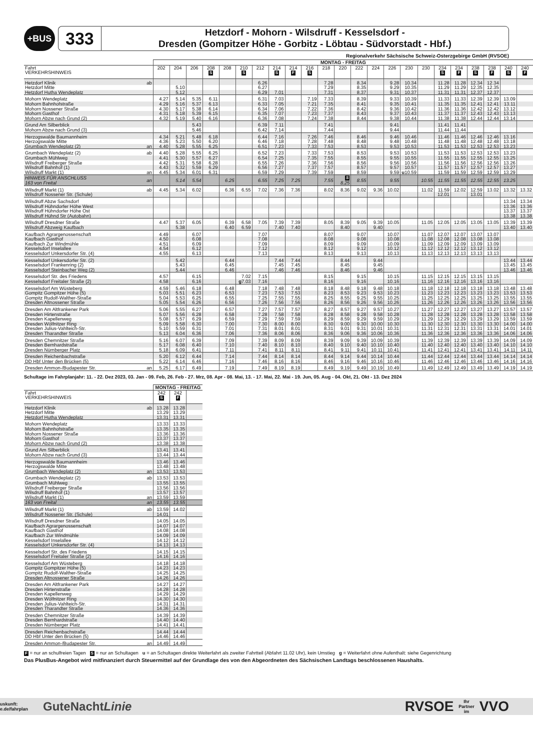+BUS
333
Hetzdorf - Mohorn - Wilsdruff - Kesselsdorf -
Dresden (Gompitzer Höhe - Gorbitz - Löbtau - Südvorstadt - Hbf.)
Regionalverkehr Sächsische Schweiz-Osterzgebirge GmbH (RVSOE)
| | | MONTAG - FREITAG | | | | | | | | | | | | | | | | | | | | | | |
| Fahrt VERKEHRSHINWEIS | | 202 | 204 | 206 | 208 S | 208 | 210 S | 212 | 214 S | 214 F | 216 S | 218 | 220 | 222 | 224 | 226 | 230 | 230 | 234 S | 234 F | 238 S | 238 F | 240 S | 240 F |
| Hetzdorf Klinik | ab | | | | | | | 6.26 | | | | 7.28 | | 8.34 | | 9.28 | 10.34 | | 11.28 | 11.28 | 12.34 | 12.34 | | |
| Hetzdorf Mitte | | | 5.10 | | | | | 6.27 | | | | 7.29 | | 8.35 | | 9.29 | 10.35 | | 11.29 | 11.29 | 12.35 | 12.35 | | |
| Hetzdorf Hutha Wendeplatz | | | 5.12 | | | | | 6.29 | 7.01 | | | 7.31 | | 8.37 | | 9.31 | 10.37 | | 11.31 | 11.31 | 12.37 | 12.37 | | |
| Mohorn Wendeplatz | | 4.27 | 5.14 | 5.35 | 6.11 | | | 6.31 | 7.03 | | 7.19 | 7.33 | | 8.39 | | 9.33 | 10.39 | | 11.33 | 11.33 | 12.39 | 12.39 | 13.09 | |
| Mohorn Bahnhofstraße | | 4.29 | 5.16 | 5.37 | 6.13 | | | 6.33 | 7.05 | | 7.21 | 7.35 | | 8.41 | | 9.35 | 10.41 | | 11.35 | 11.35 | 12.41 | 12.41 | 13.11 | |
| Mohorn Nossener Straße | | 4.30 | 5.17 | 5.38 | 6.14 | | | 6.34 | 7.06 | | 7.22 | 7.36 | | 8.42 | | 9.36 | 10.42 | | 11.36 | 11.36 | 12.42 | 12.42 | 13.12 | |
| Mohorn Gasthof | | 4.31 | 5.18 | 5.39 | 6.15 | | | 6.35 | 7.07 | | 7.23 | 7.37 | | 8.43 | | 9.37 | 10.43 | | 11.37 | 11.37 | 12.43 | 12.43 | 13.13 | |
| Mohorn Abzw nach Grund (2) | | 4.32 | 5.19 | 5.40 | 6.16 | | | 6.36 | 7.08 | | 7.24 | 7.38 | | 8.44 | | 9.38 | 10.44 | | 11.38 | 11.38 | 12.44 | 12.44 | 13.14 | |
| Grund Am Silberblick | | | | 5.43 | | | | 6.39 | 7.11 | | | 7.41 | | | | 9.41 | | | 11.41 | 11.41 | | | | |
| Mohorn Abzw nach Grund (3) | | | | 5.46 | | | | 6.42 | 7.14 | | | 7.44 | | | | 9.44 | | | 11.44 | 11.44 | | | | |
| Herzogswalde Baumannheim | | 4.34 | 5.21 | 5.48 | 6.18 | | | 6.44 | 7.16 | | 7.26 | 7.46 | | 8.46 | | 9.46 | 10.46 | | 11.46 | 11.46 | 12.46 | 12.46 | 13.16 | |
| Herzogswalde Mitte | | 4.36 | 5.23 | 5.50 | 6.20 | | | 6.46 | 7.18 | | 7.28 | 7.48 | | 8.48 | | 9.48 | 10.48 | | 11.48 | 11.48 | 12.48 | 12.48 | 13.18 | |
| Grumbach Wendeplatz (2) | an | 4.40 | 5.28 | 5.55 | 6.25 | | | 6.51 | 7.23 | | 7.33 | 7.53 | | 8.53 | | 9.53 | 10.53 | | 11.53 | 11.53 | 12.53 | 12.53 | 13.23 | |
| Grumbach Wendeplatz (2) | ab | 4.40 | 5.28 | 5.55 | 6.25 | | | 6.52 | 7.23 | | 7.33 | 7.53 | | 8.53 | | 9.53 | 10.53 | | 11.53 | 11.53 | 12.53 | 12.53 | 13.23 | |
| Grumbach Mühlweg | | 4.41 | 5.30 | 5.57 | 6.27 | | | 6.54 | 7.25 | | 7.35 | 7.55 | | 8.55 | | 9.55 | 10.55 | | 11.55 | 11.55 | 12.55 | 12.55 | 13.25 | |
| Wilsdruff Freiberger Straße | | 4.42 | 5.31 | 5.58 | 6.28 | | | 6.55 | 7.26 | | 7.36 | 7.56 | | 8.56 | | 9.56 | 10.56 | | 11.56 | 11.56 | 12.56 | 12.56 | 13.26 | |
| Wilsdruff Bahnhof (1) | | 4.43 | 5.32 | 5.59 | 6.29 | | | 6.56 | 7.27 | | 7.37 | 7.57 | | 8.57 | | 9.57 | 10.57 | | 11.57 | 11.57 | 12.57 | 12.57 | 13.27 | |
| Wilsdruff Markt (1) | an | 4.45 | 5.34 | 6.01 | 6.31 | | | 6.59 | 7.29 | | 7.39 | 7.59 | | 8.59 | | 9.59 | u 10.59 | | 11.59 | 11.59 | 12.59 | 12.59 | 13.29 | |
| HINWEIS FÜR ANSCHLUSS 163 von Freital | an | | 5.14 | 5.54 | | 6.25 | | 6.55 | 7.25 | 7.25 | | 7.55 | S 8.25 | 8.55 | | 9.55 | | 10.55 | 11.55 | 11.55 | 12.55 | 12.55 | 13.25 | |
| Wilsdruff Markt (1) | ab | 4.45 | 5.34 | 6.02 | | 6.36 | 6.55 | 7.02 | 7.36 | 7.36 | | 8.02 | 8.36 | 9.02 | 9.36 | 10.02 | | 11.02 | 11.59 | 12.02 | 12.59 | 13.02 | 13.32 | 13.32 |
| Wilsdruff Nossener Str. (Schule) | | | | | | | | | | | | | | | | | | | 12.01 | | 13.01 | | | |
| Wilsdruff Abzw Sachsdorf | | | | | | | | | | | | | | | | | | | | | | | 13.34 | 13.34 |
| Wilsdruff Hühndorfer Höhe West | | | | | | | | | | | | | | | | | | | | | | | 13.36 | 13.36 |
| Wilsdruff Hühndorfer Höhe Ost | | | | | | | | | | | | | | | | | | | | | | | 13.37 | 13.37 |
| Wilsdruff Hühnd Str (Autobahn) | | | | | | | | | | | | | | | | | | | | | | | 13.38 | 13.38 |
| Wilsdruff Dresdner Straße | | 4.47 | 5.37 | 6.05 | | 6.39 | 6.58 | 7.05 | 7.39 | 7.39 | | 8.05 | 8.39 | 9.05 | 9.39 | 10.05 | | 11.05 | 12.05 | 12.05 | 13.05 | 13.05 | 13.39 | 13.39 |
| Wilsdruff Abzweig Kaufbach | | | 5.38 | | | 6.40 | 6.59 | | 7.40 | 7.40 | | | 8.40 | | 9.40 | | | | | | | | 13.40 | 13.40 |
| Kaufbach Agrargenossenschaft | | 4.49 | | 6.07 | | | | 7.07 | | | | 8.07 | | 9.07 | | 10.07 | | 11.07 | 12.07 | 12.07 | 13.07 | 13.07 | | |
| Kaufbach Gasthof | | 4.50 | | 6.08 | | | | 7.08 | | | | 8.08 | | 9.08 | | 10.08 | | 11.08 | 12.08 | 12.08 | 13.08 | 13.08 | | |
| Kaufbach Zur Windmühle | | 4.51 | | 6.09 | | | | 7.09 | | | | 8.09 | | 9.09 | | 10.09 | | 11.09 | 12.09 | 12.09 | 13.09 | 13.09 | | |
| Kesselsdorf Inselallee | | 4.54 | | 6.12 | | | | 7.12 | | | | 8.12 | | 9.12 | | 10.12 | | 11.12 | 12.12 | 12.12 | 13.12 | 13.12 | | |
| Kesselsdorf Unkersdorfer Str. (4) | | 4.55 | | 6.13 | | | | 7.13 | | | | 8.13 | | 9.13 | | 10.13 | | 11.13 | 12.13 | 12.13 | 13.13 | 13.13 | | |
| Kesselsdorf Unkersdorfer Str. (2) | | | 5.42 | | | 6.44 | | | 7.44 | 7.44 | | | 8.44 | | 9.44 | | | | | | | | 13.44 | 13.44 |
| Kesselsdorf Frankenring (2) | | | 5.43 | | | 6.45 | | | 7.45 | 7.45 | | | 8.45 | | 9.45 | | | | | | | | 13.45 | 13.45 |
| Kesselsdorf Steinbacher Weg (2) | | | 5.44 | | | 6.46 | | | 7.46 | 7.46 | | | 8.46 | | 9.46 | | | | | | | | 13.46 | 13.46 |
| Kesselsdorf Str. des Friedens | | 4.57 | | 6.15 | | | 7.02 | 7.15 | | | | 8.15 | | 9.15 | | 10.15 | | 11.15 | 12.15 | 12.15 | 13.15 | 13.15 | | |
| Kesselsdorf Freitaler Straße (2) | | 4.58 | | 6.16 | | | g 7.03 | 7.16 | | | | 8.16 | | 9.16 | | 10.16 | | 11.16 | 12.16 | 12.16 | 13.16 | 13.16 | | |
| Kesselsdorf Am Wüsteberg | | 4.59 | 5.46 | 6.18 | | 6.48 | | 7.18 | 7.48 | 7.48 | | 8.18 | 8.48 | 9.18 | 9.48 | 10.18 | | 11.18 | 12.18 | 12.18 | 13.18 | 13.18 | 13.48 | 13.48 |
| Gompitz Gompitzer Höhe (5) | | 5.03 | 5.51 | 6.23 | | 6.53 | | 7.23 | 7.53 | 7.53 | | 8.23 | 8.53 | 9.23 | 9.53 | 10.23 | | 11.23 | 12.23 | 12.23 | 13.23 | 13.23 | 13.53 | 13.53 |
| Gompitz Rudolf-Walther-Straße | | 5.04 | 5.53 | 6.25 | | 6.55 | | 7.25 | 7.55 | 7.55 | | 8.25 | 8.55 | 9.25 | 9.55 | 10.25 | | 11.25 | 12.25 | 12.25 | 13.25 | 13.25 | 13.55 | 13.55 |
| Dresden Altnossener Straße | | 5.05 | 5.54 | 6.26 | | 6.56 | | 7.26 | 7.56 | 7.56 | | 8.26 | 8.56 | 9.26 | 9.56 | 10.26 | | 11.26 | 12.26 | 12.26 | 13.26 | 13.26 | 13.56 | 13.56 |
| Dresden Am Altfrankener Park | | 5.06 | 5.55 | 6.27 | | 6.57 | | 7.27 | 7.57 | 7.57 | | 8.27 | 8.57 | 9.27 | 9.57 | 10.27 | | 11.27 | 12.27 | 12.27 | 13.27 | 13.27 | 13.57 | 13.57 |
| Dresden Hirtenstraße | | 5.07 | 5.56 | 6.28 | | 6.58 | | 7.28 | 7.58 | 7.58 | | 8.28 | 8.58 | 9.28 | 9.58 | 10.28 | | 11.28 | 12.28 | 12.28 | 13.28 | 13.28 | 13.58 | 13.58 |
| Dresden Kapellenweg | | 5.08 | 5.57 | 6.29 | | 6.59 | | 7.29 | 7.59 | 7.59 | | 8.29 | 8.59 | 9.29 | 9.59 | 10.29 | | 11.29 | 12.29 | 12.29 | 13.29 | 13.29 | 13.59 | 13.59 |
| Dresden Wölfnitzer Ring | | 5.09 | 5.58 | 6.30 | | 7.00 | | 7.30 | 8.00 | 8.00 | | 8.30 | 9.00 | 9.30 | 10.00 | 10.30 | | 11.30 | 12.30 | 12.30 | 13.30 | 13.30 | 14.00 | 14.00 |
| Dresden Julius-Vahlteich-Str. | | 5.10 | 5.59 | 6.31 | | 7.01 | | 7.31 | 8.01 | 8.01 | | 8.31 | 9.01 | 9.31 | 10.01 | 10.31 | | 11.31 | 12.31 | 12.31 | 13.31 | 13.31 | 14.01 | 14.01 |
| Dresden Tharandter Straße | | 5.13 | 6.04 | 6.36 | | 7.06 | | 7.36 | 8.06 | 8.06 | | 8.36 | 9.06 | 9.36 | 10.06 | 10.36 | | 11.36 | 12.36 | 12.36 | 13.36 | 13.36 | 14.06 | 14.06 |
| Dresden Chemnitzer Straße | | 5.16 | 6.07 | 6.39 | | 7.09 | | 7.39 | 8.09 | 8.09 | | 8.39 | 9.09 | 9.39 | 10.09 | 10.39 | | 11.39 | 12.39 | 12.39 | 13.39 | 13.39 | 14.09 | 14.09 |
| Dresden Bernhardstraße | | 5.17 | 6.08 | 6.40 | | 7.10 | | 7.40 | 8.10 | 8.10 | | 8.40 | 9.10 | 9.40 | 10.10 | 10.40 | | 11.40 | 12.40 | 12.40 | 13.40 | 13.40 | 14.10 | 14.10 |
| Dresden Nürnberger Platz | | 5.18 | 6.09 | 6.41 | | 7.11 | | 7.41 | 8.11 | 8.11 | | 8.41 | 9.11 | 9.41 | 10.11 | 10.41 | | 11.41 | 12.41 | 12.41 | 13.41 | 13.41 | 14.11 | 14.11 |
| Dresden Reichenbachstraße | | 5.20 | 6.12 | 6.44 | | 7.14 | | 7.44 | 8.14 | 8.14 | | 8.44 | 9.14 | 9.44 | 10.14 | 10.44 | | 11.44 | 12.44 | 12.44 | 13.44 | 13.44 | 14.14 | 14.14 |
| DD Hbf Unter den Brücken (5) | | 5.22 | 6.14 | 6.46 | | 7.16 | | 7.46 | 8.16 | 8.16 | | 8.46 | 9.16 | 9.46 | 10.16 | 10.46 | | 11.46 | 12.46 | 12.46 | 13.46 | 13.46 | 14.16 | 14.16 |
| Dresden Ammon-/Budapester Str. | an | 5.25 | 6.17 | 6.49 | | 7.19 | | 7.49 | 8.19 | 8.19 | | 8.49 | 9.19 | 9.49 | 10.19 | 10.49 | | 11.49 | 12.49 | 12.49 | 13.49 | 13.49 | 14.19 | 14.19 |
Schultage im Fahrplanjahr: 11. - 22. Dez 2023, 03. Jan - 09. Feb, 26. Feb - 27. Mrz, 08. Apr - 08. Mai, 13. - 17. Mai, 22. Mai - 19. Jun, 05. Aug - 04. Okt, 21. Okt - 13. Dez 2024
| | | MONTAG - FREITAG | | |
| Fahrt VERKEHRSHINWEIS | | 242 S | 242 F | |
| Hetzdorf Klinik | ab | 13.28 | 13.28 | |
| Hetzdorf Mitte | | 13.29 | 13.29 | |
| Hetzdorf Hutha Wendeplatz | | 13.31 | 13.31 | |
| Mohorn Wendeplatz | | 13.33 | 13.33 | |
| Mohorn Bahnhofstraße | | 13.35 | 13.35 | |
| Mohorn Nossener Straße | | 13.36 | 13.36 | |
| Mohorn Gasthof | | 13.37 | 13.37 | |
| Mohorn Abzw nach Grund (2) | | 13.38 | 13.38 | |
| Grund Am Silberblick | | 13.41 | 13.41 | |
| Mohorn Abzw nach Grund (3) | | 13.44 | 13.44 | |
| Herzogswalde Baumannheim | | 13.46 | 13.46 | |
| Herzogswalde Mitte | | 13.48 | 13.48 | |
| Grumbach Wendeplatz (2) | an | 13.53 | 13.53 | |
| Grumbach Wendeplatz (2) | ab | 13.53 | 13.53 | |
| Grumbach Mühlweg | | 13.55 | 13.55 | |
| Wilsdruff Freiberger Straße | | 13.56 | 13.56 | |
| Wilsdruff Bahnhof (1) | | 13.57 | 13.57 | |
| Wilsdruff Markt (1) | an | 13.59 | 13.59 | |
| 163 von Freital | an | 13.55 | 13.55 | |
| Wilsdruff Markt (1) | ab | 13.59 | 14.02 | |
| Wilsdruff Nossener Str. (Schule) | | 14.01 | | |
| Wilsdruff Dresdner Straße | | 14.05 | 14.05 | |
| Kaufbach Agrargenossenschaft | | 14.07 | 14.07 | |
| Kaufbach Gasthof | | 14.08 | 14.08 | |
| Kaufbach Zur Windmühle | | 14.09 | 14.09 | |
| Kesselsdorf Inselallee | | 14.12 | 14.12 | |
| Kesselsdorf Unkersdorfer Str. (4) | | 14.13 | 14.13 | |
| Kesselsdorf Str. des Friedens | | 14.15 | 14.15 | |
| Kesselsdorf Freitaler Straße (2) | | 14.16 | 14.16 | |
| Kesselsdorf Am Wüsteberg | | 14.18 | 14.18 | |
| Gompitz Gompitzer Höhe (5) | | 14.23 | 14.23 | |
| Gompitz Rudolf-Walther-Straße | | 14.25 | 14.25 | |
| Dresden Altnossener Straße | | 14.26 | 14.26 | |
| Dresden Am Altfrankener Park | | 14.27 | 14.27 | |
| Dresden Hirtenstraße | | 14.28 | 14.28 | |
| Dresden Kapellenweg | | 14.29 | 14.29 | |
| Dresden Wölfnitzer Ring | | 14.30 | 14.30 | |
| Dresden Julius-Vahlteich-Str. | | 14.31 | 14.31 | |
| Dresden Tharandter Straße | | 14.36 | 14.36 | |
| Dresden Chemnitzer Straße | | 14.39 | 14.39 | |
| Dresden Bernhardstraße | | 14.40 | 14.40 | |
| Dresden Nürnberger Platz | | 14.41 | 14.41 | |
| Dresden Reichenbachstraße | | 14.44 | 14.44 | |
| DD Hbf Unter den Brücken (5) | | 14.46 | 14.46 | |
| Dresden Ammon-/Budapester Str. | an | 14.49 | 14.49 | |
F = nur an schulfreien Tagen S = nur an Schultagen u = an Schultagen direkte Weiterfahrt als zweiter Fahrtteil (Abfahrt 11.02 Uhr), kein Umstieg g = Weiterfahrt ohne Aufenthalt: siehe Gegenrichtung
Das PlusBus-Angebot wird mitfinanziert durch Steuermittel auf der Grundlage des von den Abgeordneten des Sächsischen Landtags beschlossenen Haushalts.
uskunft:
e.de/fahrplan
GuteNachtLinie
RVSOE Ihr
Partner
im VVO